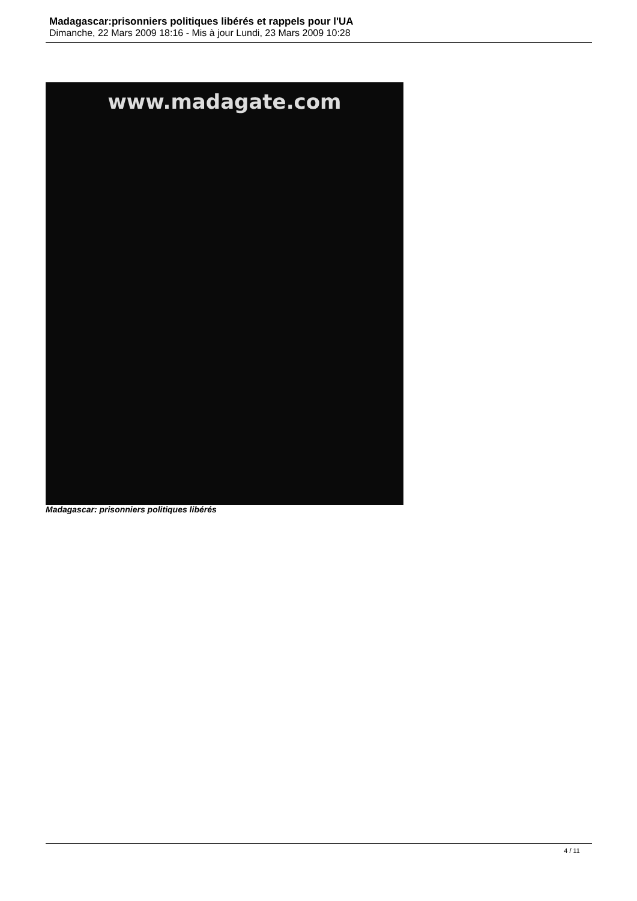Madagascar:prisonniers politiques libérés et rappels pour l'UA
Dimanche, 22 Mars 2009 18:16 - Mis à jour Lundi, 23 Mars 2009 10:28
www.madagate.com
Madagascar: prisonniers politiques libérés
4 / 11